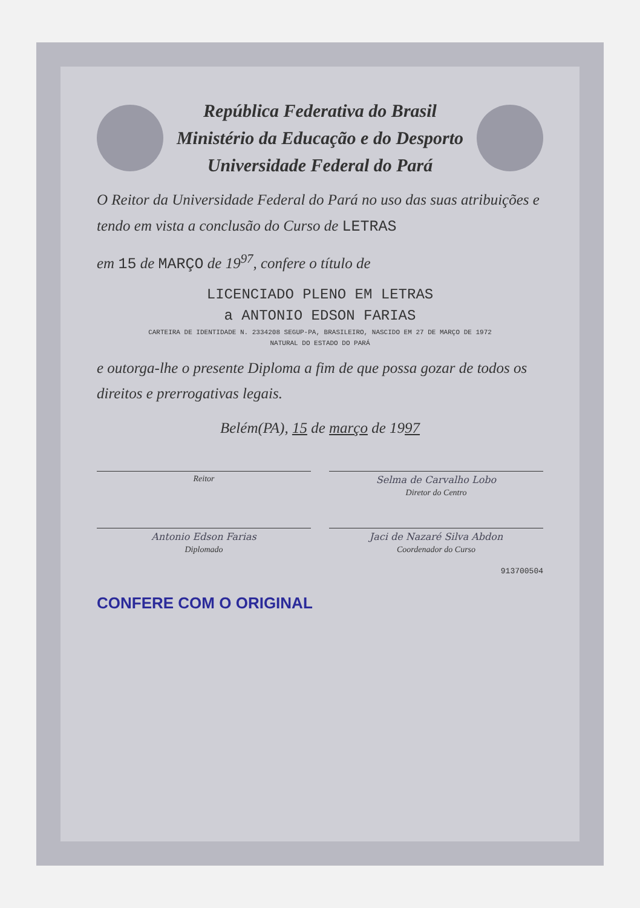República Federativa do Brasil
Ministério da Educação e do Desporto
Universidade Federal do Pará
O Reitor da Universidade Federal do Pará no uso das suas atribuições e tendo em vista a conclusão do Curso de LETRAS
em 15 de MARÇO de 19<sup>97</sup>, confere o título de
LICENCIADO PLENO EM LETRAS
a ANTONIO EDSON FARIAS
CARTEIRA DE IDENTIDADE N. 2334208 SEGUP-PA, BRASILEIRO, NASCIDO EM 27 DE MARÇO DE 1972
NATURAL DO ESTADO DO PARÁ
e outorga-lhe o presente Diploma a fim de que possa gozar de todos os direitos e prerrogativas legais.
Belém(PA), 15 de março de 1997
Reitor Selma de Carvalho Lobo
Diretor do Centro
Antonio Edson Farias
Diplomado
Jaci de Nazaré Silva Abdon
Coordenador do Curso
913700504
CONFERE COM O ORIGINAL